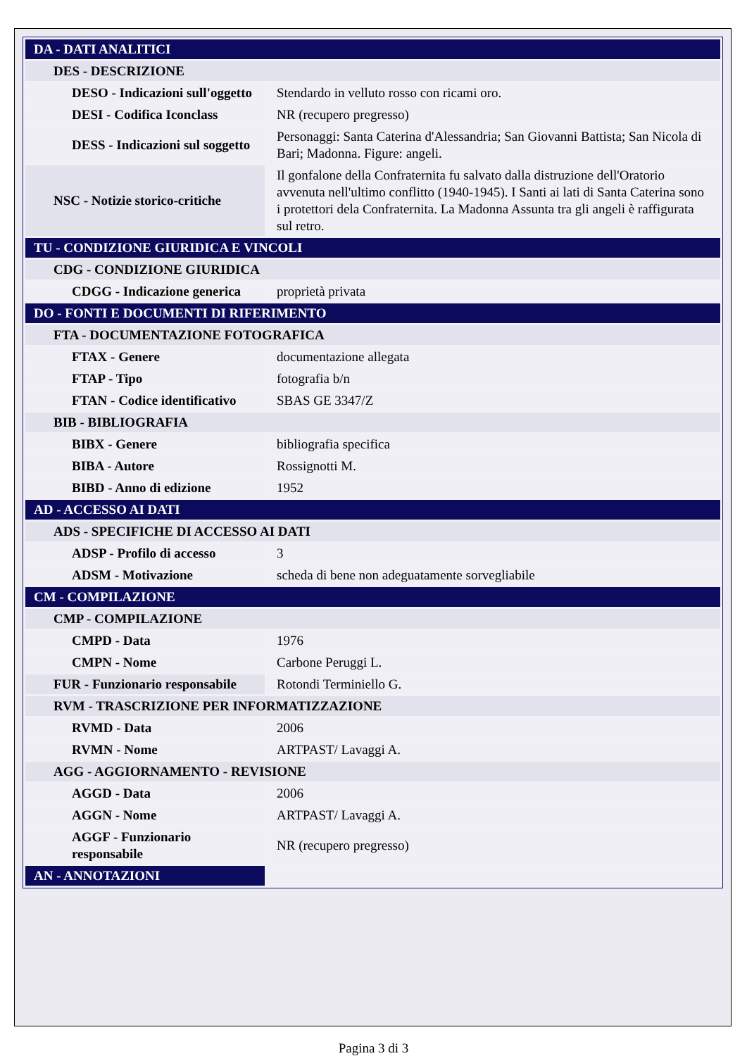| DA - DATI ANALITICI | |
| DES - DESCRIZIONE | |
| DESO - Indicazioni sull'oggetto | Stendardo in velluto rosso con ricami oro. |
| DESI - Codifica Iconclass | NR (recupero pregresso) |
| DESS - Indicazioni sul soggetto | Personaggi: Santa Caterina d'Alessandria; San Giovanni Battista; San Nicola di Bari; Madonna. Figure: angeli. |
| NSC - Notizie storico-critiche | Il gonfalone della Confraternita fu salvato dalla distruzione dell'Oratorio avvenuta nell'ultimo conflitto (1940-1945). I Santi ai lati di Santa Caterina sono i protettori dela Confraternita. La Madonna Assunta tra gli angeli è raffigurata sul retro. |
| TU - CONDIZIONE GIURIDICA E VINCOLI | |
| CDG - CONDIZIONE GIURIDICA | |
| CDGG - Indicazione generica | proprietà privata |
| DO - FONTI E DOCUMENTI DI RIFERIMENTO | |
| FTA - DOCUMENTAZIONE FOTOGRAFICA | |
| FTAX - Genere | documentazione allegata |
| FTAP - Tipo | fotografia b/n |
| FTAN - Codice identificativo | SBAS GE 3347/Z |
| BIB - BIBLIOGRAFIA | |
| BIBX - Genere | bibliografia specifica |
| BIBA - Autore | Rossignotti M. |
| BIBD - Anno di edizione | 1952 |
| AD - ACCESSO AI DATI | |
| ADS - SPECIFICHE DI ACCESSO AI DATI | |
| ADSP - Profilo di accesso | 3 |
| ADSM - Motivazione | scheda di bene non adeguatamente sorvegliabile |
| CM - COMPILAZIONE | |
| CMP - COMPILAZIONE | |
| CMPD - Data | 1976 |
| CMPN - Nome | Carbone Peruggi L. |
| FUR - Funzionario responsabile | Rotondi Terminiello G. |
| RVM - TRASCRIZIONE PER INFORMATIZZAZIONE | |
| RVMD - Data | 2006 |
| RVMN - Nome | ARTPAST/ Lavaggi A. |
| AGG - AGGIORNAMENTO - REVISIONE | |
| AGGD - Data | 2006 |
| AGGN - Nome | ARTPAST/ Lavaggi A. |
| AGGF - Funzionario responsabile | NR (recupero pregresso) |
| AN - ANNOTAZIONI | |
Pagina 3 di 3